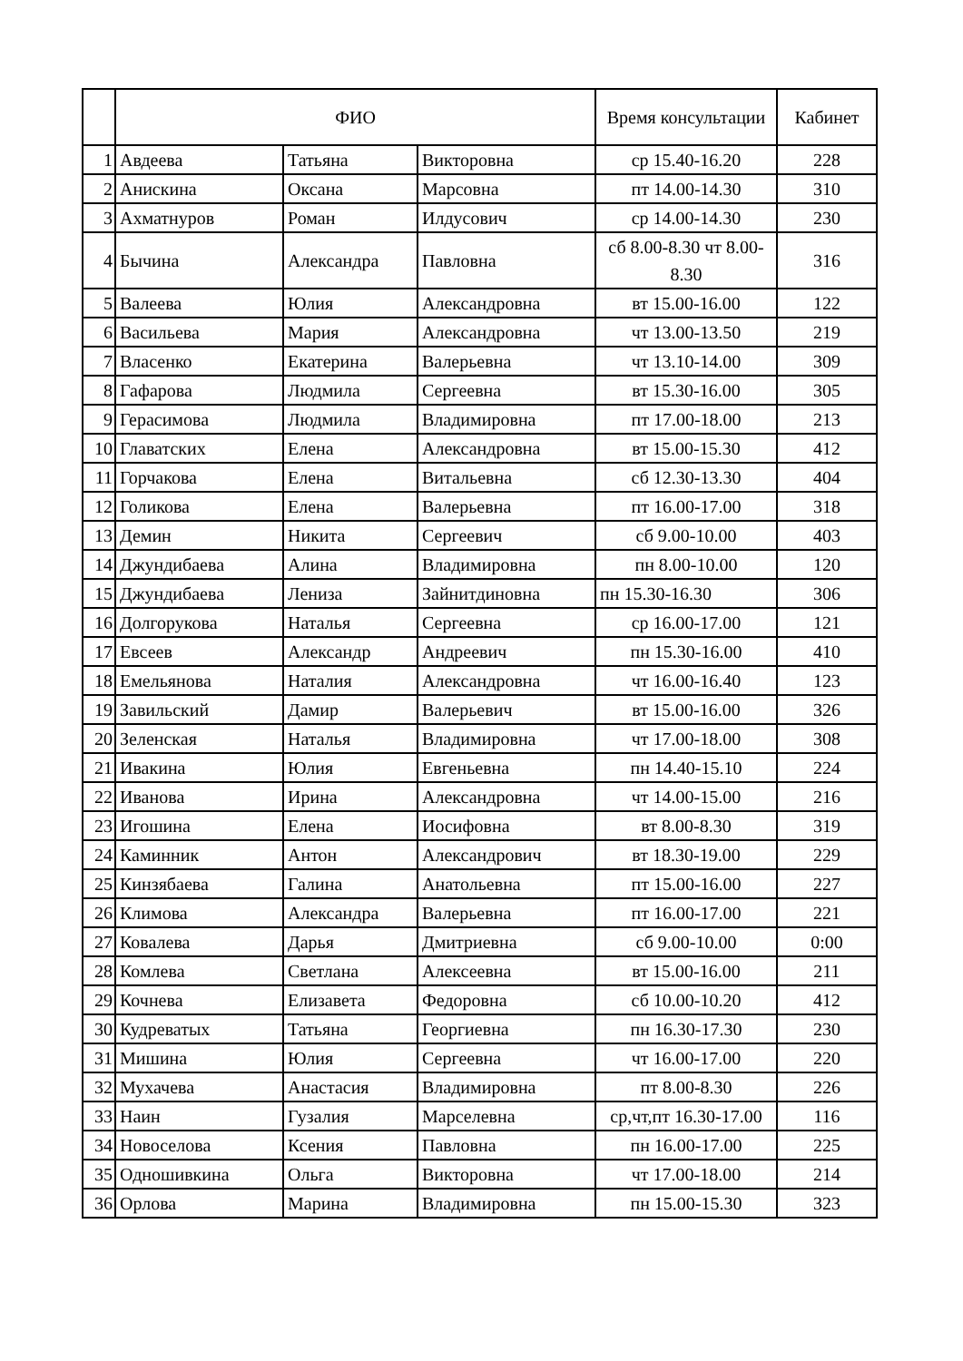| | ФИО | | | Время консультации | Кабинет |
| --- | --- | --- | --- | --- | --- |
| 1 | Авдеева | Татьяна | Викторовна | ср 15.40-16.20 | 228 |
| 2 | Анискина | Оксана | Марсовна | пт 14.00-14.30 | 310 |
| 3 | Ахматнуров | Роман | Илдусович | ср 14.00-14.30 | 230 |
| 4 | Бычина | Александра | Павловна | сб 8.00-8.30 чт 8.00-8.30 | 316 |
| 5 | Валеева | Юлия | Александровна | вт 15.00-16.00 | 122 |
| 6 | Васильева | Мария | Александровна | чт 13.00-13.50 | 219 |
| 7 | Власенко | Екатерина | Валерьевна | чт 13.10-14.00 | 309 |
| 8 | Гафарова | Людмила | Сергеевна | вт 15.30-16.00 | 305 |
| 9 | Герасимова | Людмила | Владимировна | пт 17.00-18.00 | 213 |
| 10 | Главатских | Елена | Александровна | вт 15.00-15.30 | 412 |
| 11 | Горчакова | Елена | Витальевна | сб 12.30-13.30 | 404 |
| 12 | Голикова | Елена | Валерьевна | пт 16.00-17.00 | 318 |
| 13 | Демин | Никита | Сергеевич | сб 9.00-10.00 | 403 |
| 14 | Джундибаева | Алина | Владимировна | пн 8.00-10.00 | 120 |
| 15 | Джундибаева | Лениза | Зайнитдиновна | пн 15.30-16.30 | 306 |
| 16 | Долгорукова | Наталья | Сергеевна | ср 16.00-17.00 | 121 |
| 17 | Евсеев | Александр | Андреевич | пн 15.30-16.00 | 410 |
| 18 | Емельянова | Наталия | Александровна | чт 16.00-16.40 | 123 |
| 19 | Завильский | Дамир | Валерьевич | вт 15.00-16.00 | 326 |
| 20 | Зеленская | Наталья | Владимировна | чт 17.00-18.00 | 308 |
| 21 | Ивакина | Юлия | Евгеньевна | пн 14.40-15.10 | 224 |
| 22 | Иванова | Ирина | Александровна | чт 14.00-15.00 | 216 |
| 23 | Игошина | Елена | Иосифовна | вт 8.00-8.30 | 319 |
| 24 | Каминник | Антон | Александрович | вт 18.30-19.00 | 229 |
| 25 | Кинзябаева | Галина | Анатольевна | пт 15.00-16.00 | 227 |
| 26 | Климова | Александра | Валерьевна | пт 16.00-17.00 | 221 |
| 27 | Ковалева | Дарья | Дмитриевна | сб 9.00-10.00 | 0:00 |
| 28 | Комлева | Светлана | Алексеевна | вт 15.00-16.00 | 211 |
| 29 | Кочнева | Елизавета | Федоровна | сб 10.00-10.20 | 412 |
| 30 | Кудреватых | Татьяна | Георгиевна | пн 16.30-17.30 | 230 |
| 31 | Мишина | Юлия | Сергеевна | чт 16.00-17.00 | 220 |
| 32 | Мухачева | Анастасия | Владимировна | пт 8.00-8.30 | 226 |
| 33 | Наин | Гузалия | Марселевна | ср,чт,пт 16.30-17.00 | 116 |
| 34 | Новоселова | Ксения | Павловна | пн 16.00-17.00 | 225 |
| 35 | Одношивкина | Ольга | Викторовна | чт 17.00-18.00 | 214 |
| 36 | Орлова | Марина | Владимировна | пн 15.00-15.30 | 323 |